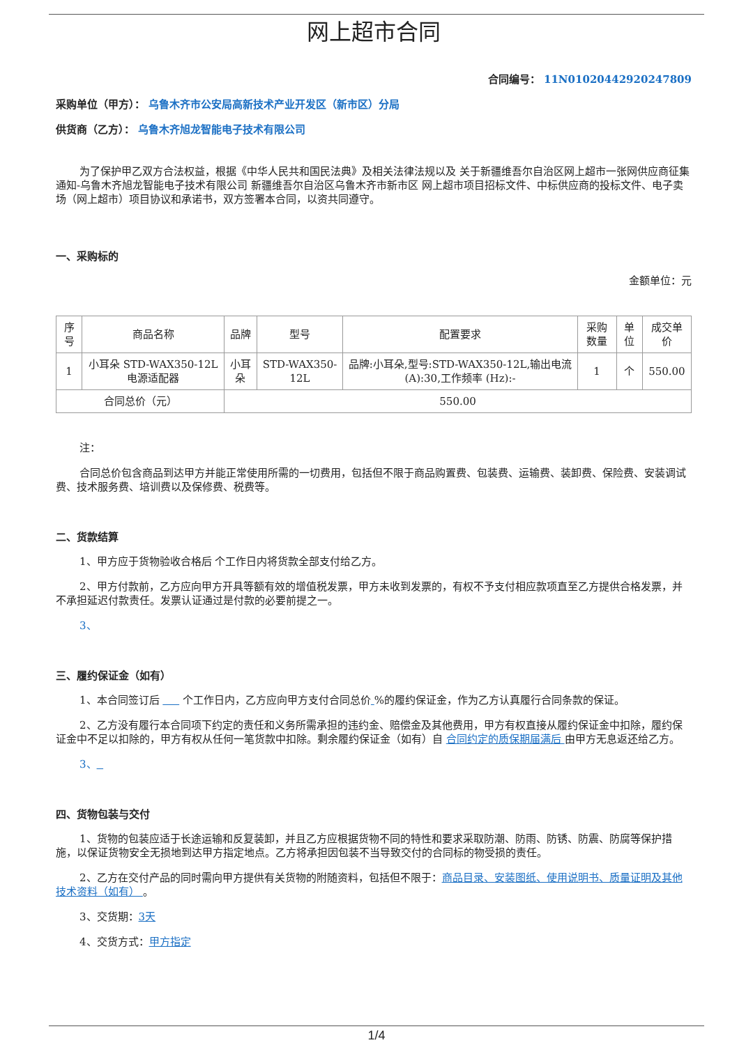网上超市合同
合同编号： 11N01020442920247809
采购单位（甲方）： 乌鲁木齐市公安局高新技术产业开发区（新市区）分局
供货商（乙方）： 乌鲁木齐旭龙智能电子技术有限公司
为了保护甲乙双方合法权益，根据《中华人民共和国民法典》及相关法律法规以及 关于新疆维吾尔自治区网上超市一张网供应商征集通知-乌鲁木齐旭龙智能电子技术有限公司 新疆维吾尔自治区乌鲁木齐市新市区 网上超市项目招标文件、中标供应商的投标文件、电子卖场（网上超市）项目协议和承诺书，双方签署本合同，以资共同遵守。
一、采购标的
金额单位：元
| 序号 | 商品名称 | 品牌 | 型号 | 配置要求 | 采购数量 | 单位 | 成交单价 |
| --- | --- | --- | --- | --- | --- | --- | --- |
| 1 | 小耳朵 STD-WAX350-12L 电源适配器 | 小耳朵 | STD-WAX350-12L | 品牌:小耳朵,型号:STD-WAX350-12L,输出电流(A):30,工作频率 (Hz):- | 1 | 个 | 550.00 |
| 合同总价（元） | | 550.00 | | | | | |
注：
合同总价包含商品到达甲方并能正常使用所需的一切费用，包括但不限于商品购置费、包装费、运输费、装卸费、保险费、安装调试费、技术服务费、培训费以及保修费、税费等。
二、货款结算
1、甲方应于货物验收合格后 个工作日内将货款全部支付给乙方。
2、甲方付款前，乙方应向甲方开具等额有效的增值税发票，甲方未收到发票的，有权不予支付相应款项直至乙方提供合格发票，并不承担延迟付款责任。发票认证通过是付款的必要前提之一。
3、
三、履约保证金（如有）
1、本合同签订后 个工作日内，乙方应向甲方支付合同总价 %的履约保证金，作为乙方认真履行合同条款的保证。
2、乙方没有履行本合同项下约定的责任和义务所需承担的违约金、赔偿金及其他费用，甲方有权直接从履约保证金中扣除，履约保证金中不足以扣除的，甲方有权从任何一笔货款中扣除。剩余履约保证金（如有）自 合同约定的质保期届满后 由甲方无息返还给乙方。
3、
四、货物包装与交付
1、货物的包装应适于长途运输和反复装卸，并且乙方应根据货物不同的特性和要求采取防潮、防雨、防锈、防震、防腐等保护措施，以保证货物安全无损地到达甲方指定地点。乙方将承担因包装不当导致交付的合同标的物受损的责任。
2、乙方在交付产品的同时需向甲方提供有关货物的附随资料，包括但不限于：商品目录、安装图纸、使用说明书、质量证明及其他技术资料（如有） 。
3、交货期：3天
4、交货方式：甲方指定
1/4